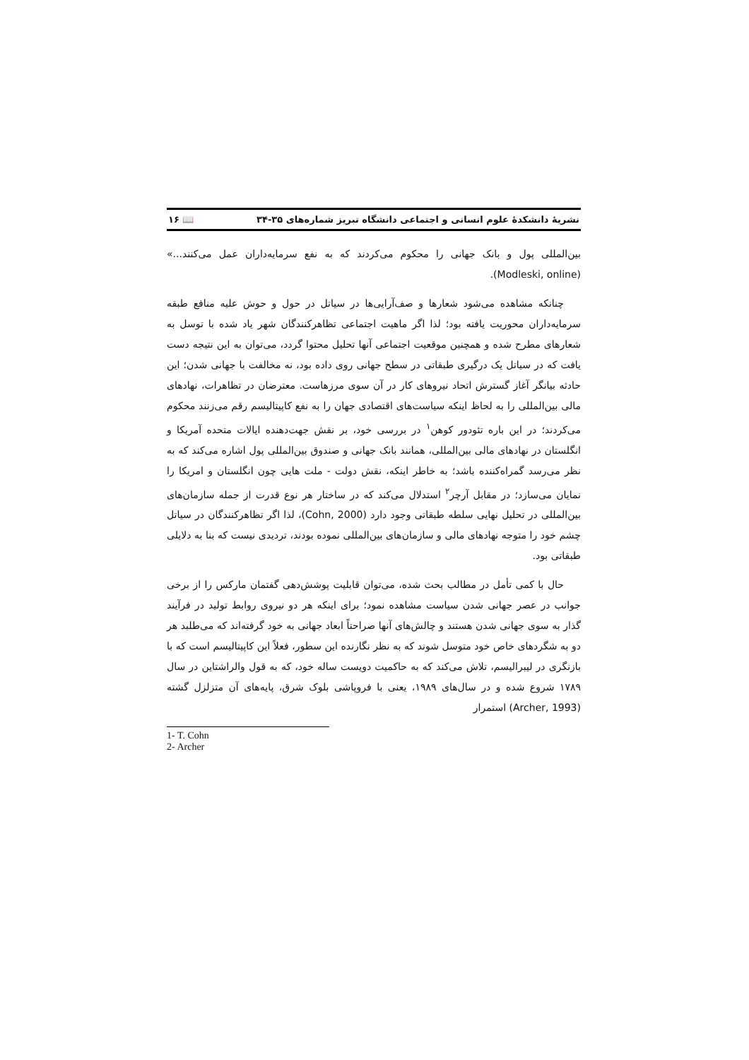نشریهٔ دانشکدهٔ علوم انسانی و اجتماعی دانشگاه تبریز شماره‌های ۳۵-۳۴ 📖 ۱۶
بین‌المللی پول و بانک جهانی را محکوم می‌کردند که به نفع سرمایه‌داران عمل می‌کنند...» (Modleski, online).
چنانکه مشاهده می‌شود شعارها و صف‌آرایی‌ها در سیاتل در حول و حوش علیه منافع طبقه سرمایه‌داران محوریت یافته بود؛ لذا اگر ماهیت اجتماعی تظاهرکنندگان شهر یاد شده با توسل به شعارهای مطرح شده و همچنین موقعیت اجتماعی آنها تحلیل محتوا گردد، می‌توان به این نتیجه دست یافت که در سیاتل یک درگیری طبقاتی در سطح جهانی روی داده بود، نه مخالفت با جهانی شدن؛ این حادثه بیانگر آغاز گسترش اتحاد نیروهای کار در آن سوی مرزهاست. معترضان در تظاهرات، نهادهای مالی بین‌المللی را به لحاظ اینکه سیاست‌های اقتصادی جهان را به نفع کاپیتالیسم رقم می‌زنند محکوم می‌کردند؛ در این باره تئودور کوهن<sup>۱</sup> در بررسی خود، بر نقش جهت‌دهنده ایالات متحده آمریکا و انگلستان در نهادهای مالی بین‌المللی، همانند بانک جهانی و صندوق بین‌المللی پول اشاره می‌کند که به نظر می‌رسد گمراه‌کننده باشد؛ به خاطر اینکه، نقش دولت - ملت هایی چون انگلستان و امریکا را نمایان می‌سازد؛ در مقابل آرچر<sup>۲</sup> استدلال می‌کند که در ساختار هر نوع قدرت از جمله سازمان‌های بین‌المللی در تحلیل نهایی سلطه طبقاتی وجود دارد (Cohn, 2000)، لذا اگر تظاهرکنندگان در سیاتل چشم خود را متوجه نهادهای مالی و سازمان‌های بین‌المللی نموده بودند، تردیدی نیست که بنا به دلایلی طبقاتی بود.
حال با کمی تأمل در مطالب بحث شده، می‌توان قابلیت پوشش‌دهی گفتمان مارکس را از برخی جوانب در عصر جهانی شدن سیاست مشاهده نمود؛ برای اینکه هر دو نیروی روابط تولید در فرآیند گذار به سوی جهانی شدن هستند و چالش‌های آنها صراحتاً ابعاد جهانی به خود گرفته‌اند که می‌طلبد هر دو به شگردهای خاص خود متوسل شوند که به نظر نگارنده این سطور، فعلاً این کاپیتالیسم است که با بازنگری در لیبرالیسم، تلاش می‌کند که به حاکمیت دویست ساله خود، که به قول والراشتاین در سال ۱۷۸۹ شروع شده و در سال‌های ۱۹۸۹، یعنی با فروپاشی بلوک شرق، پایه‌های آن متزلزل گشته (Archer, 1993) استمرار
1- T. Cohn
2- Archer